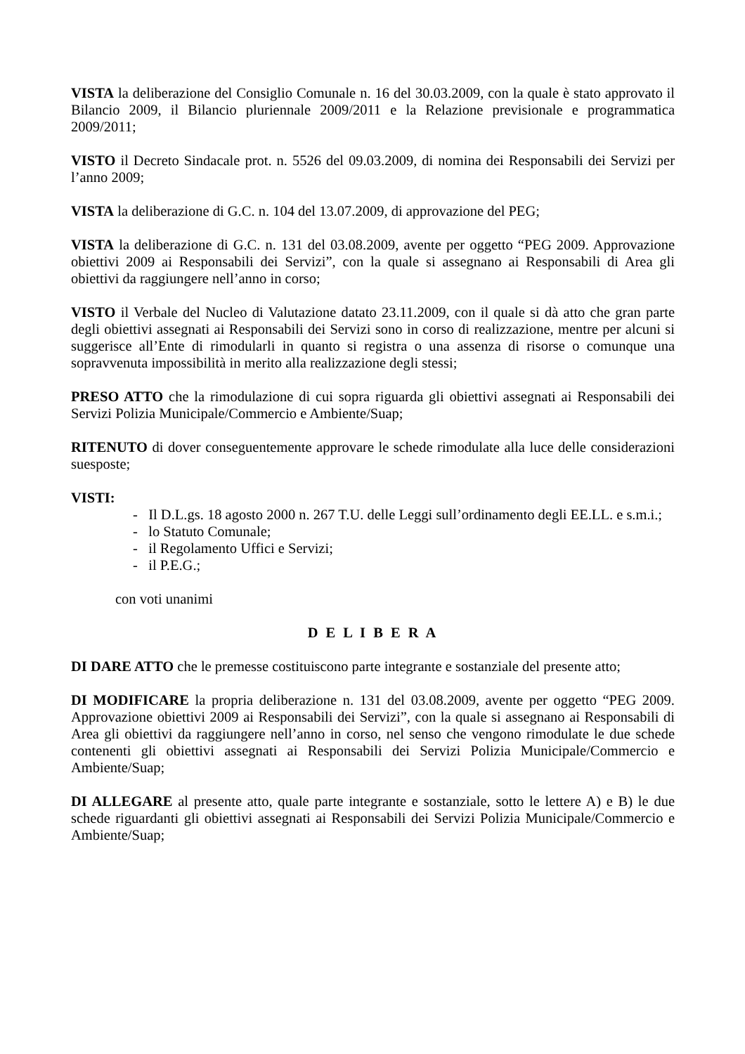VISTA la deliberazione del Consiglio Comunale n. 16 del 30.03.2009, con la quale è stato approvato il Bilancio 2009, il Bilancio pluriennale 2009/2011 e la Relazione previsionale e programmatica 2009/2011;
VISTO il Decreto Sindacale prot. n. 5526 del 09.03.2009, di nomina dei Responsabili dei Servizi per l’anno 2009;
VISTA la deliberazione di G.C. n. 104 del 13.07.2009, di approvazione del PEG;
VISTA la deliberazione di G.C. n. 131 del 03.08.2009, avente per oggetto “PEG 2009. Approvazione obiettivi 2009 ai Responsabili dei Servizi”, con la quale si assegnano ai Responsabili di Area gli obiettivi da raggiungere nell’anno in corso;
VISTO il Verbale del Nucleo di Valutazione datato 23.11.2009, con il quale si dà atto che gran parte degli obiettivi assegnati ai Responsabili dei Servizi sono in corso di realizzazione, mentre per alcuni si suggerisce all’Ente di rimodularli in quanto si registra o una assenza di risorse o comunque una sopravvenuta impossibilità in merito alla realizzazione degli stessi;
PRESO ATTO che la rimodulazione di cui sopra riguarda gli obiettivi assegnati ai Responsabili dei Servizi Polizia Municipale/Commercio e Ambiente/Suap;
RITENUTO di dover conseguentemente approvare le schede rimodulate alla luce delle considerazioni suesposte;
VISTI:
- Il D.L.gs. 18 agosto 2000 n. 267 T.U. delle Leggi sull’ordinamento degli EE.LL. e s.m.i.;
- lo Statuto Comunale;
- il Regolamento Uffici e Servizi;
- il P.E.G.;
con voti unanimi
D E L I B E R A
DI DARE ATTO che le premesse costituiscono parte integrante e sostanziale del presente atto;
DI MODIFICARE la propria deliberazione n. 131 del 03.08.2009, avente per oggetto “PEG 2009. Approvazione obiettivi 2009 ai Responsabili dei Servizi”, con la quale si assegnano ai Responsabili di Area gli obiettivi da raggiungere nell’anno in corso, nel senso che vengono rimodulate le due schede contenenti gli obiettivi assegnati ai Responsabili dei Servizi Polizia Municipale/Commercio e Ambiente/Suap;
DI ALLEGARE al presente atto, quale parte integrante e sostanziale, sotto le lettere A) e B) le due schede riguardanti gli obiettivi assegnati ai Responsabili dei Servizi Polizia Municipale/Commercio e Ambiente/Suap;